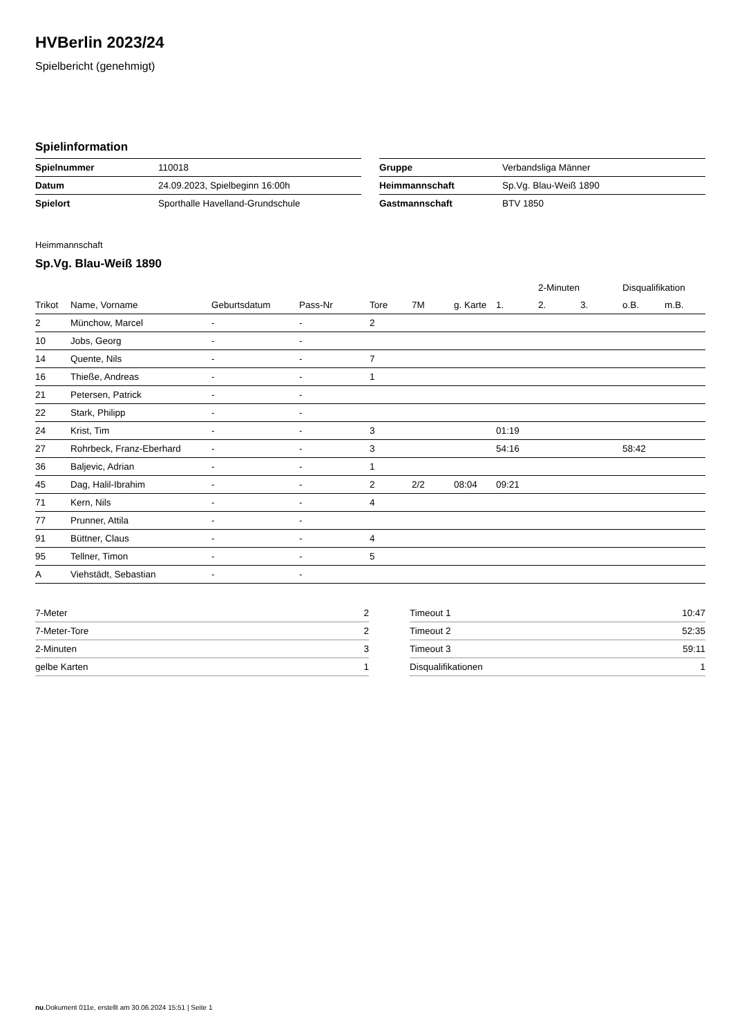HVBerlin 2023/24
Spielbericht (genehmigt)
Spielinformation
| Spielnummer | 110018 |
| Datum | 24.09.2023, Spielbeginn 16:00h |
| Spielort | Sporthalle Havelland-Grundschule |
| Gruppe | Verbandsliga Männer |
| Heimmannschaft | Sp.Vg. Blau-Weiß 1890 |
| Gastmannschaft | BTV 1850 |
Heimmannschaft
Sp.Vg. Blau-Weiß 1890
| | | | | | | | | 2-Minuten | | Disqualifikation | |
| --- | --- | --- | --- | --- | --- | --- | --- | --- | --- | --- | --- |
| Trikot | Name, Vorname | Geburtsdatum | Pass-Nr | Tore | 7M | g. Karte | 1. | 2. | 3. | o.B. | m.B. |
| 2 | Münchow, Marcel | - | - | 2 | | | | | | | |
| 10 | Jobs, Georg | - | - | | | | | | | | |
| 14 | Quente, Nils | - | - | 7 | | | | | | | |
| 16 | Thieße, Andreas | - | - | 1 | | | | | | | |
| 21 | Petersen, Patrick | - | - | | | | | | | | |
| 22 | Stark, Philipp | - | - | | | | | | | | |
| 24 | Krist, Tim | - | - | 3 | | | 01:19 | | | | |
| 27 | Rohrbeck, Franz-Eberhard | - | - | 3 | | | 54:16 | | | 58:42 | |
| 36 | Baljevic, Adrian | - | - | 1 | | | | | | | |
| 45 | Dag, Halil-Ibrahim | - | - | 2 | 2/2 | 08:04 | 09:21 | | | | |
| 71 | Kern, Nils | - | - | 4 | | | | | | | |
| 77 | Prunner, Attila | - | - | | | | | | | | |
| 91 | Büttner, Claus | - | - | 4 | | | | | | | |
| 95 | Tellner, Timon | - | - | 5 | | | | | | | |
| A | Viehstädt, Sebastian | - | - | | | | | | | | |
| 7-Meter | 2 |
| 7-Meter-Tore | 2 |
| 2-Minuten | 3 |
| gelbe Karten | 1 |
| Timeout 1 | 10:47 |
| Timeout 2 | 52:35 |
| Timeout 3 | 59:11 |
| Disqualifikationen | 1 |
nu.Dokument 011e, erstellt am 30.06.2024 15:51 | Seite 1